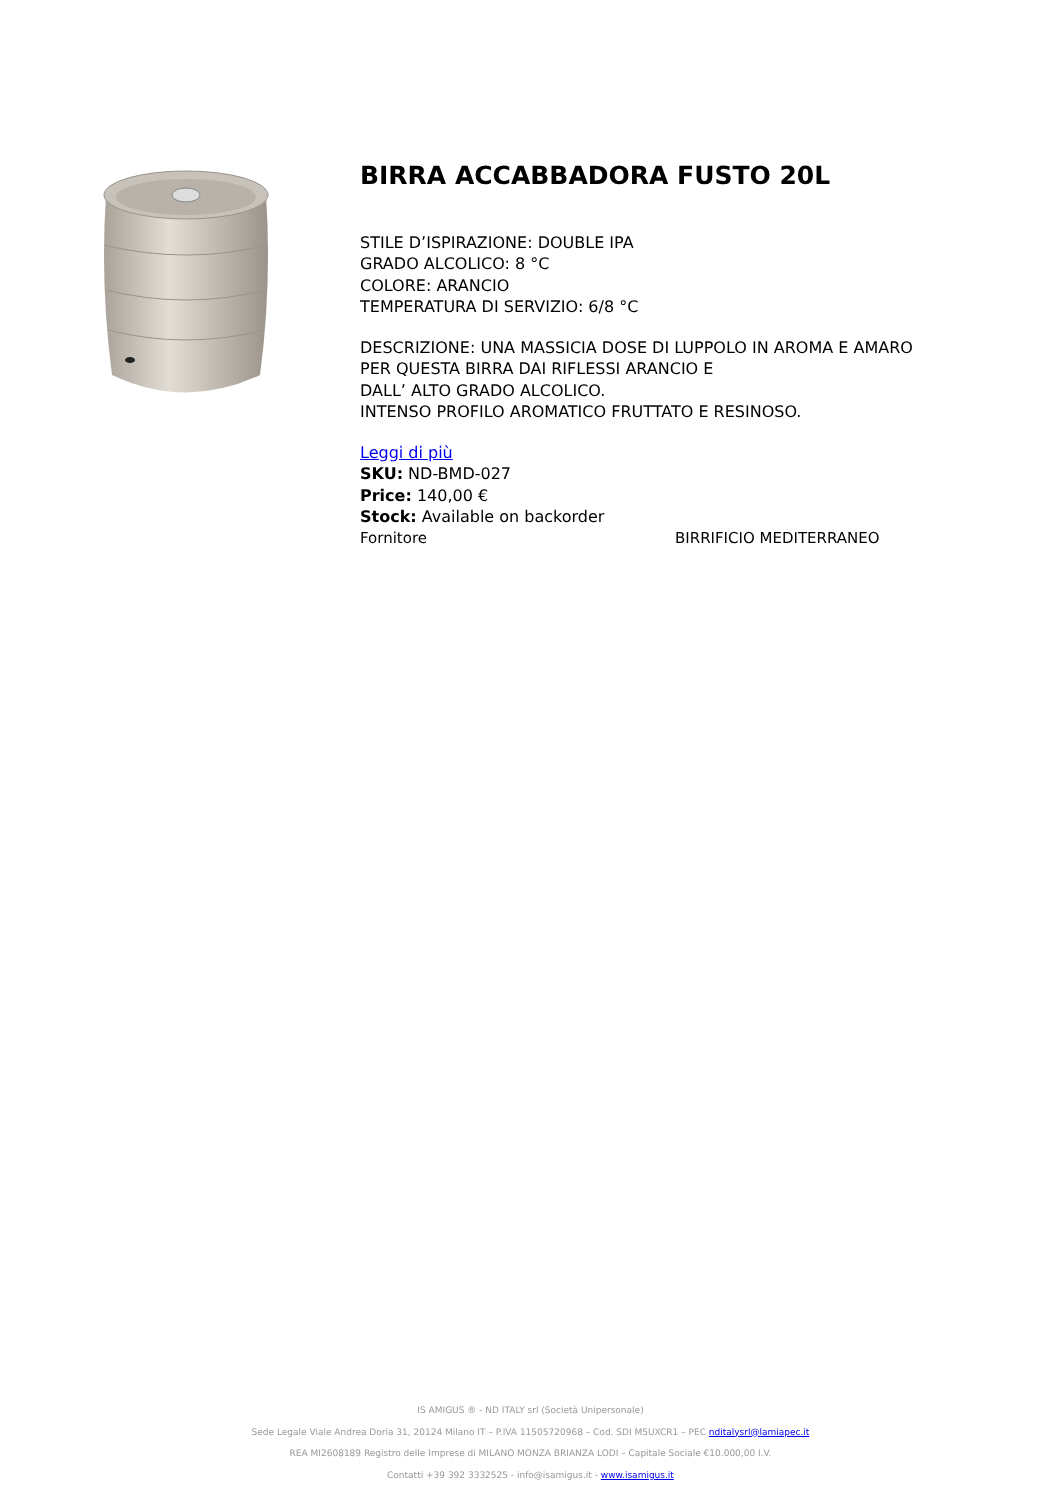BIRRA ACCABBADORA FUSTO 20L
STILE D’ISPIRAZIONE: DOUBLE IPA
GRADO ALCOLICO: 8 °C
COLORE: ARANCIO
TEMPERATURA DI SERVIZIO: 6/8 °C
DESCRIZIONE: UNA MASSICIA DOSE DI LUPPOLO IN AROMA E AMARO
PER QUESTA BIRRA DAI RIFLESSI ARANCIO E
DALL’ ALTO GRADO ALCOLICO.
INTENSO PROFILO AROMATICO FRUTTATO E RESINOSO.
Leggi di più
SKU: ND-BMD-027
Price: 140,00 €
Stock: Available on backorder
Fornitore BIRRIFICIO MEDITERRANEO
IS AMIGUS ® - ND ITALY srl (Società Unipersonale)
Sede Legale Viale Andrea Doria 31, 20124 Milano IT – P.IVA 11505720968 – Cod. SDI M5UXCR1 – PEC nditalysrl@lamiapec.it
REA MI2608189 Registro delle Imprese di MILANO MONZA BRIANZA LODI – Capitale Sociale €10.000,00 I.V.
Contatti +39 392 3332525 - info@isamigus.it - www.isamigus.it